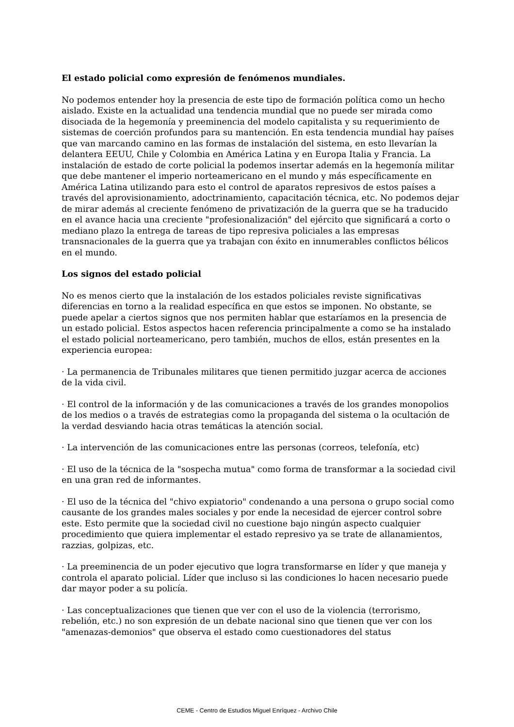El estado policial como expresión de fenómenos mundiales.
No podemos entender hoy la presencia de este tipo de formación política como un hecho aislado. Existe en la actualidad una tendencia mundial que no puede ser mirada como disociada de la hegemonía y preeminencia del modelo capitalista y su requerimiento de sistemas de coerción profundos para su mantención. En esta tendencia mundial hay países que van marcando camino en las formas de instalación del sistema, en esto llevarían la delantera EEUU, Chile y Colombia en América Latina y en Europa Italia y Francia. La instalación de estado de corte policial la podemos insertar además en la hegemonía militar que debe mantener el imperio norteamericano en el mundo y más específicamente en América Latina utilizando para esto el control de aparatos represivos de estos países a través del aprovisionamiento, adoctrinamiento, capacitación técnica, etc. No podemos dejar de mirar además al creciente fenómeno de privatización de la guerra que se ha traducido en el avance hacia una creciente "profesionalización" del ejército que significará a corto o mediano plazo la entrega de tareas de tipo represiva policiales a las empresas transnacionales de la guerra que ya trabajan con éxito en innumerables conflictos bélicos en el mundo.
Los signos del estado policial
No es menos cierto que la instalación de los estados policiales reviste significativas diferencias en torno a la realidad específica en que estos se imponen. No obstante, se puede apelar a ciertos signos que nos permiten hablar que estaríamos en la presencia de un estado policial. Estos aspectos hacen referencia principalmente a como se ha instalado el estado policial norteamericano, pero también, muchos de ellos, están presentes en la experiencia europea:
· La permanencia de Tribunales militares que tienen permitido juzgar acerca de acciones de la vida civil.
· El control de la información y de las comunicaciones a través de los grandes monopolios de los medios o a través de estrategias como la propaganda del sistema o la ocultación de la verdad desviando hacia otras temáticas la atención social.
· La intervención de las comunicaciones entre las personas (correos, telefonía, etc)
· El uso de la técnica de la "sospecha mutua" como forma de transformar a la sociedad civil en una gran red de informantes.
· El uso de la técnica del "chivo expiatorio" condenando a una persona o grupo social como causante de los grandes males sociales y por ende la necesidad de ejercer control sobre este. Esto permite que la sociedad civil no cuestione bajo ningún aspecto cualquier procedimiento que quiera implementar el estado represivo ya se trate de allanamientos, razzias, golpizas, etc.
· La preeminencia de un poder ejecutivo que logra transformarse en líder y que maneja y controla el aparato policial. Líder que incluso si las condiciones lo hacen necesario puede dar mayor poder a su policía.
· Las conceptualizaciones que tienen que ver con el uso de la violencia (terrorismo, rebelión, etc.) no son expresión de un debate nacional sino que tienen que ver con los "amenazas-demonios" que observa el estado como cuestionadores del status
CEME - Centro de Estudios Miguel Enríquez - Archivo Chile